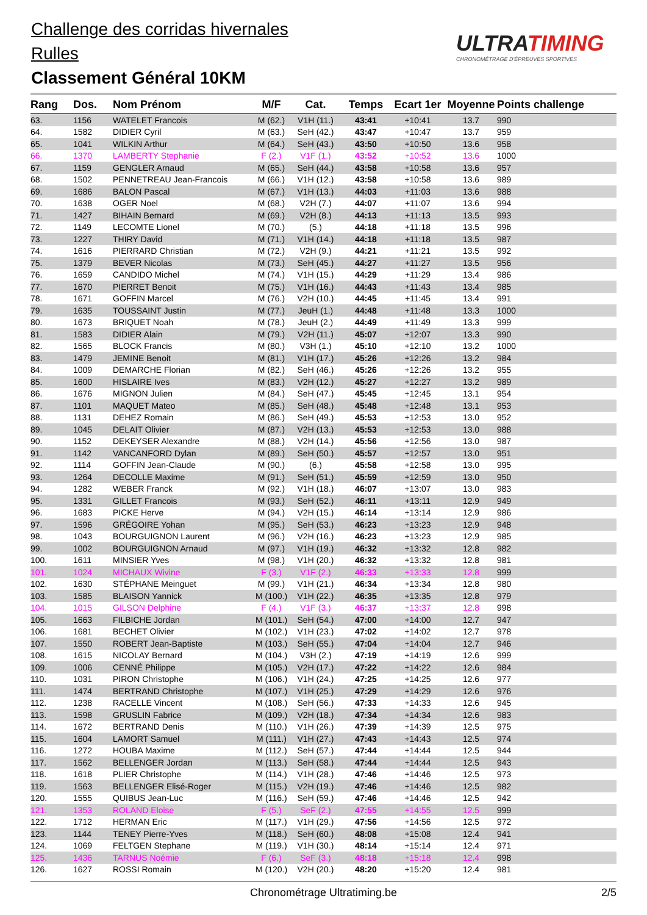Challenge des corridas hivernales
Rulles
Classement Général 10KM
ULTRATIMING
CHRONOMÉTRAGE D'ÉPREUVES SPORTIVES
| Rang | Dos. | Nom Prénom | M/F | Cat. | Temps | Ecart 1er | Moyenne | Points challenge |
| --- | --- | --- | --- | --- | --- | --- | --- | --- |
| 63. | 1156 | WATELET Francois | M (62.) | V1H (11.) | 43:41 | +10:41 | 13.7 | 990 |
| 64. | 1582 | DIDIER Cyril | M (63.) | SeH (42.) | 43:47 | +10:47 | 13.7 | 959 |
| 65. | 1041 | WILKIN Arthur | M (64.) | SeH (43.) | 43:50 | +10:50 | 13.6 | 958 |
| 66. | 1370 | LAMBERTY Stephanie | F (2.) | V1F (1.) | 43:52 | +10:52 | 13.6 | 1000 |
| 67. | 1159 | GENGLER Arnaud | M (65.) | SeH (44.) | 43:58 | +10:58 | 13.6 | 957 |
| 68. | 1502 | PENNETREAU Jean-Francois | M (66.) | V1H (12.) | 43:58 | +10:58 | 13.6 | 989 |
| 69. | 1686 | BALON Pascal | M (67.) | V1H (13.) | 44:03 | +11:03 | 13.6 | 988 |
| 70. | 1638 | OGER Noel | M (68.) | V2H (7.) | 44:07 | +11:07 | 13.6 | 994 |
| 71. | 1427 | BIHAIN Bernard | M (69.) | V2H (8.) | 44:13 | +11:13 | 13.5 | 993 |
| 72. | 1149 | LECOMTE Lionel | M (70.) | (5.) | 44:18 | +11:18 | 13.5 | 996 |
| 73. | 1227 | THIRY David | M (71.) | V1H (14.) | 44:18 | +11:18 | 13.5 | 987 |
| 74. | 1616 | PIERRARD Christian | M (72.) | V2H (9.) | 44:21 | +11:21 | 13.5 | 992 |
| 75. | 1379 | BEVER Nicolas | M (73.) | SeH (45.) | 44:27 | +11:27 | 13.5 | 956 |
| 76. | 1659 | CANDIDO Michel | M (74.) | V1H (15.) | 44:29 | +11:29 | 13.4 | 986 |
| 77. | 1670 | PIERRET Benoit | M (75.) | V1H (16.) | 44:43 | +11:43 | 13.4 | 985 |
| 78. | 1671 | GOFFIN Marcel | M (76.) | V2H (10.) | 44:45 | +11:45 | 13.4 | 991 |
| 79. | 1635 | TOUSSAINT Justin | M (77.) | JeuH (1.) | 44:48 | +11:48 | 13.3 | 1000 |
| 80. | 1673 | BRIQUET Noah | M (78.) | JeuH (2.) | 44:49 | +11:49 | 13.3 | 999 |
| 81. | 1583 | DIDIER Alain | M (79.) | V2H (11.) | 45:07 | +12:07 | 13.3 | 990 |
| 82. | 1565 | BLOCK Francis | M (80.) | V3H (1.) | 45:10 | +12:10 | 13.2 | 1000 |
| 83. | 1479 | JEMINE Benoit | M (81.) | V1H (17.) | 45:26 | +12:26 | 13.2 | 984 |
| 84. | 1009 | DEMARCHE Florian | M (82.) | SeH (46.) | 45:26 | +12:26 | 13.2 | 955 |
| 85. | 1600 | HISLAIRE Ives | M (83.) | V2H (12.) | 45:27 | +12:27 | 13.2 | 989 |
| 86. | 1676 | MIGNON Julien | M (84.) | SeH (47.) | 45:45 | +12:45 | 13.1 | 954 |
| 87. | 1101 | MAQUET Mateo | M (85.) | SeH (48.) | 45:48 | +12:48 | 13.1 | 953 |
| 88. | 1131 | DEHEZ Romain | M (86.) | SeH (49.) | 45:53 | +12:53 | 13.0 | 952 |
| 89. | 1045 | DELAIT Olivier | M (87.) | V2H (13.) | 45:53 | +12:53 | 13.0 | 988 |
| 90. | 1152 | DEKEYSER Alexandre | M (88.) | V2H (14.) | 45:56 | +12:56 | 13.0 | 987 |
| 91. | 1142 | VANCANFORD Dylan | M (89.) | SeH (50.) | 45:57 | +12:57 | 13.0 | 951 |
| 92. | 1114 | GOFFIN Jean-Claude | M (90.) | (6.) | 45:58 | +12:58 | 13.0 | 995 |
| 93. | 1264 | DECOLLE Maxime | M (91.) | SeH (51.) | 45:59 | +12:59 | 13.0 | 950 |
| 94. | 1282 | WEBER Franck | M (92.) | V1H (18.) | 46:07 | +13:07 | 13.0 | 983 |
| 95. | 1331 | GILLET Francois | M (93.) | SeH (52.) | 46:11 | +13:11 | 12.9 | 949 |
| 96. | 1683 | PICKE Herve | M (94.) | V2H (15.) | 46:14 | +13:14 | 12.9 | 986 |
| 97. | 1596 | GRÉGOIRE Yohan | M (95.) | SeH (53.) | 46:23 | +13:23 | 12.9 | 948 |
| 98. | 1043 | BOURGUIGNON Laurent | M (96.) | V2H (16.) | 46:23 | +13:23 | 12.9 | 985 |
| 99. | 1002 | BOURGUIGNON Arnaud | M (97.) | V1H (19.) | 46:32 | +13:32 | 12.8 | 982 |
| 100. | 1611 | MINSIER Yves | M (98.) | V1H (20.) | 46:32 | +13:32 | 12.8 | 981 |
| 101. | 1024 | MICHAUX Wivine | F (3.) | V1F (2.) | 46:33 | +13:33 | 12.8 | 999 |
| 102. | 1630 | STÉPHANE Meinguet | M (99.) | V1H (21.) | 46:34 | +13:34 | 12.8 | 980 |
| 103. | 1585 | BLAISON Yannick | M (100.) | V1H (22.) | 46:35 | +13:35 | 12.8 | 979 |
| 104. | 1015 | GILSON Delphine | F (4.) | V1F (3.) | 46:37 | +13:37 | 12.8 | 998 |
| 105. | 1663 | FILBICHE Jordan | M (101.) | SeH (54.) | 47:00 | +14:00 | 12.7 | 947 |
| 106. | 1681 | BECHET Olivier | M (102.) | V1H (23.) | 47:02 | +14:02 | 12.7 | 978 |
| 107. | 1550 | ROBERT Jean-Baptiste | M (103.) | SeH (55.) | 47:04 | +14:04 | 12.7 | 946 |
| 108. | 1615 | NICOLAY Bernard | M (104.) | V3H (2.) | 47:19 | +14:19 | 12.6 | 999 |
| 109. | 1006 | CENNÉ Philippe | M (105.) | V2H (17.) | 47:22 | +14:22 | 12.6 | 984 |
| 110. | 1031 | PIRON Christophe | M (106.) | V1H (24.) | 47:25 | +14:25 | 12.6 | 977 |
| 111. | 1474 | BERTRAND Christophe | M (107.) | V1H (25.) | 47:29 | +14:29 | 12.6 | 976 |
| 112. | 1238 | RACELLE Vincent | M (108.) | SeH (56.) | 47:33 | +14:33 | 12.6 | 945 |
| 113. | 1598 | GRUSLIN Fabrice | M (109.) | V2H (18.) | 47:34 | +14:34 | 12.6 | 983 |
| 114. | 1672 | BERTRAND Denis | M (110.) | V1H (26.) | 47:39 | +14:39 | 12.5 | 975 |
| 115. | 1604 | LAMORT Samuel | M (111.) | V1H (27.) | 47:43 | +14:43 | 12.5 | 974 |
| 116. | 1272 | HOUBA Maxime | M (112.) | SeH (57.) | 47:44 | +14:44 | 12.5 | 944 |
| 117. | 1562 | BELLENGER Jordan | M (113.) | SeH (58.) | 47:44 | +14:44 | 12.5 | 943 |
| 118. | 1618 | PLIER Christophe | M (114.) | V1H (28.) | 47:46 | +14:46 | 12.5 | 973 |
| 119. | 1563 | BELLENGER Elisé-Roger | M (115.) | V2H (19.) | 47:46 | +14:46 | 12.5 | 982 |
| 120. | 1555 | QUIBUS Jean-Luc | M (116.) | SeH (59.) | 47:46 | +14:46 | 12.5 | 942 |
| 121. | 1353 | ROLAND Eloise | F (5.) | SeF (2.) | 47:55 | +14:55 | 12.5 | 999 |
| 122. | 1712 | HERMAN Eric | M (117.) | V1H (29.) | 47:56 | +14:56 | 12.5 | 972 |
| 123. | 1144 | TENEY Pierre-Yves | M (118.) | SeH (60.) | 48:08 | +15:08 | 12.4 | 941 |
| 124. | 1069 | FELTGEN Stephane | M (119.) | V1H (30.) | 48:14 | +15:14 | 12.4 | 971 |
| 125. | 1436 | TARNUS Noémie | F (6.) | SeF (3.) | 48:18 | +15:18 | 12.4 | 998 |
| 126. | 1627 | ROSSI Romain | M (120.) | V2H (20.) | 48:20 | +15:20 | 12.4 | 981 |
Chronométrage Ultratiming.be 2/5